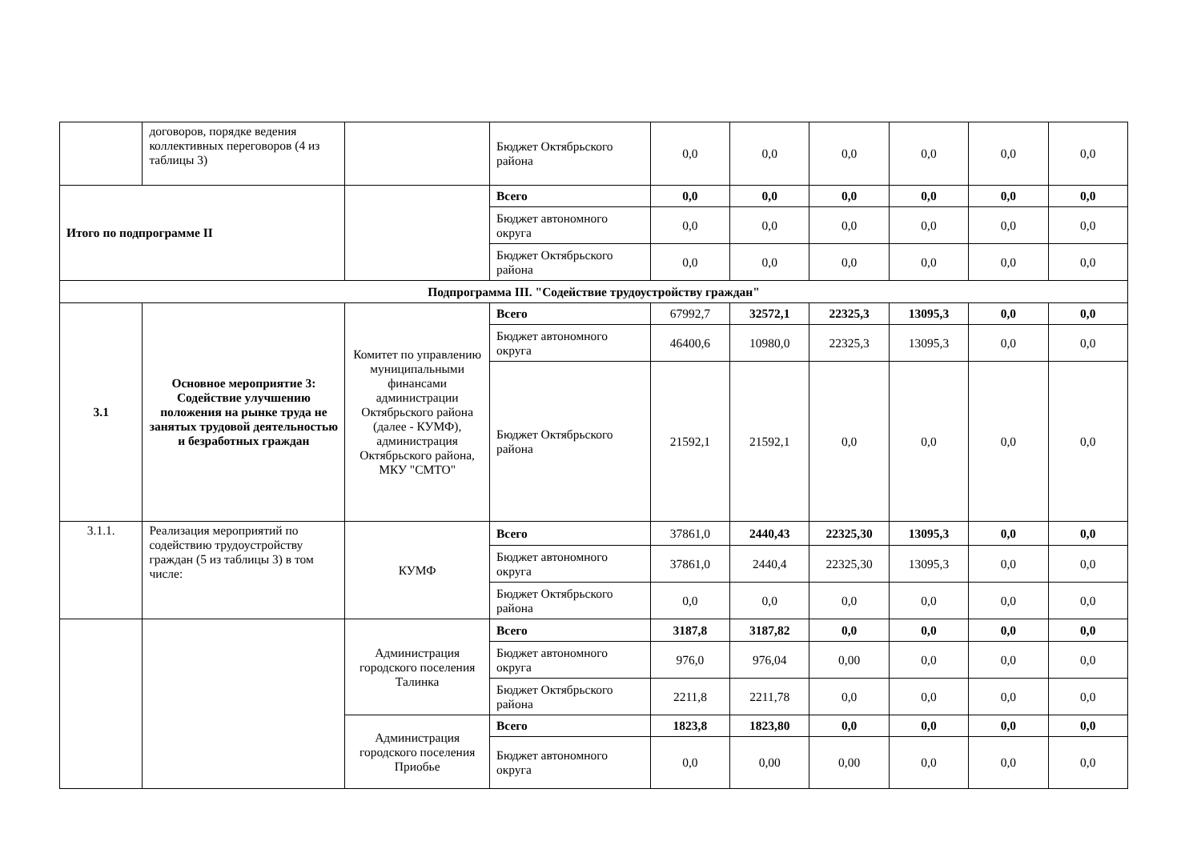| | договоров, порядке ведения коллективных переговоров (4 из таблицы 3) | | Бюджет Октябрьского района | 0,0 | 0,0 | 0,0 | 0,0 | 0,0 | 0,0 |
| Итого по подпрограмме II | | | Всего | 0,0 | 0,0 | 0,0 | 0,0 | 0,0 | 0,0 |
| | | | Бюджет автономного округа | 0,0 | 0,0 | 0,0 | 0,0 | 0,0 | 0,0 |
| | | | Бюджет Октябрьского района | 0,0 | 0,0 | 0,0 | 0,0 | 0,0 | 0,0 |
| Подпрограмма III. "Содействие трудоустройству граждан" | | | | | | | | | |
| 3.1 | Основное мероприятие 3: Содействие улучшению положения на рынке труда не занятых трудовой деятельностью и безработных граждан | Комитет по управлению муниципальными финансами администрации Октябрьского района (далее - КУМФ), администрация Октябрьского района, МКУ "СМТО" | Всего | 67992,7 | 32572,1 | 22325,3 | 13095,3 | 0,0 | 0,0 |
| | | | Бюджет автономного округа | 46400,6 | 10980,0 | 22325,3 | 13095,3 | 0,0 | 0,0 |
| | | | Бюджет Октябрьского района | 21592,1 | 21592,1 | 0,0 | 0,0 | 0,0 | 0,0 |
| 3.1.1. | Реализация мероприятий по содействию трудоустройству граждан (5 из таблицы 3) в том числе: | КУМФ | Всего | 37861,0 | 2440,43 | 22325,30 | 13095,3 | 0,0 | 0,0 |
| | | | Бюджет автономного округа | 37861,0 | 2440,4 | 22325,30 | 13095,3 | 0,0 | 0,0 |
| | | | Бюджет Октябрьского района | 0,0 | 0,0 | 0,0 | 0,0 | 0,0 | 0,0 |
| | | Администрация городского поселения Талинка | Всего | 3187,8 | 3187,82 | 0,0 | 0,0 | 0,0 | 0,0 |
| | | | Бюджет автономного округа | 976,0 | 976,04 | 0,00 | 0,0 | 0,0 | 0,0 |
| | | | Бюджет Октябрьского района | 2211,8 | 2211,78 | 0,0 | 0,0 | 0,0 | 0,0 |
| | | Администрация городского поселения Приобье | Всего | 1823,8 | 1823,80 | 0,0 | 0,0 | 0,0 | 0,0 |
| | | | Бюджет автономного округа | 0,0 | 0,00 | 0,00 | 0,0 | 0,0 | 0,0 |